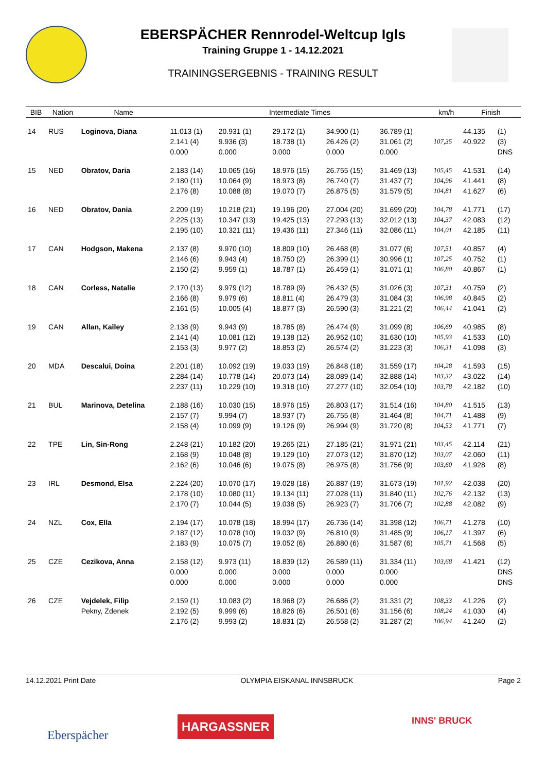EBERSPÄCHER Rennrodel-Weltcup Igls
Training Gruppe 1 - 14.12.2021
TRAININGSERGEBNIS - TRAINING RESULT
| BIB | Nation | Name | Intermediate Times | | | | | km/h | Finish | |
| --- | --- | --- | --- | --- | --- | --- | --- | --- | --- | --- |
| 14 | RUS | Loginova, Diana | 11.013 (1) | 20.931 (1) | 29.172 (1) | 34.900 (1) | 36.789 (1) | | 44.135 | (1) |
| | | | 2.141 (4) | 9.936 (3) | 18.738 (1) | 26.426 (2) | 31.061 (2) | 107,35 | 40.922 | (3) |
| | | | 0.000 | 0.000 | 0.000 | 0.000 | 0.000 | | | DNS |
| 15 | NED | Obratov, Daria | 2.183 (14) | 10.065 (16) | 18.976 (15) | 26.755 (15) | 31.469 (13) | 105,45 | 41.531 | (14) |
| | | | 2.180 (11) | 10.064 (9) | 18.973 (8) | 26.740 (7) | 31.437 (7) | 104,96 | 41.441 | (8) |
| | | | 2.176 (8) | 10.088 (8) | 19.070 (7) | 26.875 (5) | 31.579 (5) | 104,81 | 41.627 | (6) |
| 16 | NED | Obratov, Dania | 2.209 (19) | 10.218 (21) | 19.196 (20) | 27.004 (20) | 31.699 (20) | 104,78 | 41.771 | (17) |
| | | | 2.225 (13) | 10.347 (13) | 19.425 (13) | 27.293 (13) | 32.012 (13) | 104,37 | 42.083 | (12) |
| | | | 2.195 (10) | 10.321 (11) | 19.436 (11) | 27.346 (11) | 32.086 (11) | 104,01 | 42.185 | (11) |
| 17 | CAN | Hodgson, Makena | 2.137 (8) | 9.970 (10) | 18.809 (10) | 26.468 (8) | 31.077 (6) | 107,51 | 40.857 | (4) |
| | | | 2.146 (6) | 9.943 (4) | 18.750 (2) | 26.399 (1) | 30.996 (1) | 107,25 | 40.752 | (1) |
| | | | 2.150 (2) | 9.959 (1) | 18.787 (1) | 26.459 (1) | 31.071 (1) | 106,80 | 40.867 | (1) |
| 18 | CAN | Corless, Natalie | 2.170 (13) | 9.979 (12) | 18.789 (9) | 26.432 (5) | 31.026 (3) | 107,31 | 40.759 | (2) |
| | | | 2.166 (8) | 9.979 (6) | 18.811 (4) | 26.479 (3) | 31.084 (3) | 106,98 | 40.845 | (2) |
| | | | 2.161 (5) | 10.005 (4) | 18.877 (3) | 26.590 (3) | 31.221 (2) | 106,44 | 41.041 | (2) |
| 19 | CAN | Allan, Kailey | 2.138 (9) | 9.943 (9) | 18.785 (8) | 26.474 (9) | 31.099 (8) | 106,69 | 40.985 | (8) |
| | | | 2.141 (4) | 10.081 (12) | 19.138 (12) | 26.952 (10) | 31.630 (10) | 105,93 | 41.533 | (10) |
| | | | 2.153 (3) | 9.977 (2) | 18.853 (2) | 26.574 (2) | 31.223 (3) | 106,31 | 41.098 | (3) |
| 20 | MDA | Descalui, Doina | 2.201 (18) | 10.092 (19) | 19.033 (19) | 26.848 (18) | 31.559 (17) | 104,28 | 41.593 | (15) |
| | | | 2.284 (14) | 10.778 (14) | 20.073 (14) | 28.089 (14) | 32.888 (14) | 103,32 | 43.022 | (14) |
| | | | 2.237 (11) | 10.229 (10) | 19.318 (10) | 27.277 (10) | 32.054 (10) | 103,78 | 42.182 | (10) |
| 21 | BUL | Marinova, Detelina | 2.188 (16) | 10.030 (15) | 18.976 (15) | 26.803 (17) | 31.514 (16) | 104,80 | 41.515 | (13) |
| | | | 2.157 (7) | 9.994 (7) | 18.937 (7) | 26.755 (8) | 31.464 (8) | 104,71 | 41.488 | (9) |
| | | | 2.158 (4) | 10.099 (9) | 19.126 (9) | 26.994 (9) | 31.720 (8) | 104,53 | 41.771 | (7) |
| 22 | TPE | Lin, Sin-Rong | 2.248 (21) | 10.182 (20) | 19.265 (21) | 27.185 (21) | 31.971 (21) | 103,45 | 42.114 | (21) |
| | | | 2.168 (9) | 10.048 (8) | 19.129 (10) | 27.073 (12) | 31.870 (12) | 103,07 | 42.060 | (11) |
| | | | 2.162 (6) | 10.046 (6) | 19.075 (8) | 26.975 (8) | 31.756 (9) | 103,60 | 41.928 | (8) |
| 23 | IRL | Desmond, Elsa | 2.224 (20) | 10.070 (17) | 19.028 (18) | 26.887 (19) | 31.673 (19) | 101,92 | 42.038 | (20) |
| | | | 2.178 (10) | 10.080 (11) | 19.134 (11) | 27.028 (11) | 31.840 (11) | 102,76 | 42.132 | (13) |
| | | | 2.170 (7) | 10.044 (5) | 19.038 (5) | 26.923 (7) | 31.706 (7) | 102,88 | 42.082 | (9) |
| 24 | NZL | Cox, Ella | 2.194 (17) | 10.078 (18) | 18.994 (17) | 26.736 (14) | 31.398 (12) | 106,71 | 41.278 | (10) |
| | | | 2.187 (12) | 10.078 (10) | 19.032 (9) | 26.810 (9) | 31.485 (9) | 106,17 | 41.397 | (6) |
| | | | 2.183 (9) | 10.075 (7) | 19.052 (6) | 26.880 (6) | 31.587 (6) | 105,71 | 41.568 | (5) |
| 25 | CZE | Cezikova, Anna | 2.158 (12) | 9.973 (11) | 18.839 (12) | 26.589 (11) | 31.334 (11) | 103,68 | 41.421 | (12) |
| | | | 0.000 | 0.000 | 0.000 | 0.000 | 0.000 | | | DNS |
| | | | 0.000 | 0.000 | 0.000 | 0.000 | 0.000 | | | DNS |
| 26 | CZE | Vejdelek, Filip | 2.159 (1) | 10.083 (2) | 18.968 (2) | 26.686 (2) | 31.331 (2) | 108,33 | 41.226 | (2) |
| | | Pekny, Zdenek | 2.192 (5) | 9.999 (6) | 18.826 (6) | 26.501 (6) | 31.156 (6) | 108,24 | 41.030 | (4) |
| | | | 2.176 (2) | 9.993 (2) | 18.831 (2) | 26.558 (2) | 31.287 (2) | 106,94 | 41.240 | (2) |
14.12.2021 Print Date OLYMPIA EISKANAL INNSBRUCK Page 2
Eberspächer
HARGASSNER INNS' BRUCK